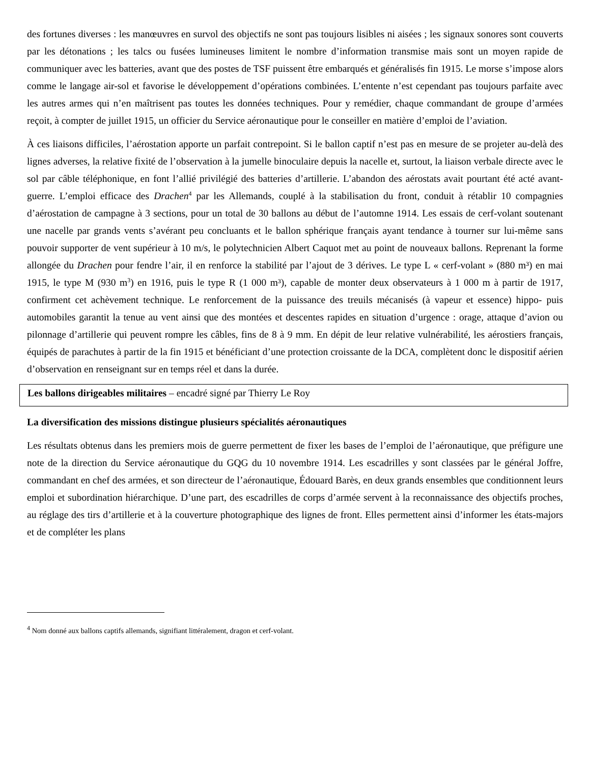des fortunes diverses : les manœuvres en survol des objectifs ne sont pas toujours lisibles ni aisées ; les signaux sonores sont couverts par les détonations ; les talcs ou fusées lumineuses limitent le nombre d’information transmise mais sont un moyen rapide de communiquer avec les batteries, avant que des postes de TSF puissent être embarqués et généralisés fin 1915. Le morse s’impose alors comme le langage air-sol et favorise le développement d’opérations combinées. L’entente n’est cependant pas toujours parfaite avec les autres armes qui n’en maîtrisent pas toutes les données techniques. Pour y remédier, chaque commandant de groupe d’armées reçoit, à compter de juillet 1915, un officier du Service aéronautique pour le conseiller en matière d’emploi de l’aviation.
À ces liaisons difficiles, l’aérostation apporte un parfait contrepoint. Si le ballon captif n’est pas en mesure de se projeter au-delà des lignes adverses, la relative fixité de l’observation à la jumelle binoculaire depuis la nacelle et, surtout, la liaison verbale directe avec le sol par câble téléphonique, en font l’allié privilégié des batteries d’artillerie. L’abandon des aérostats avait pourtant été acté avant-guerre. L’emploi efficace des Drachen<sup>4</sup> par les Allemands, couplé à la stabilisation du front, conduit à rétablir 10 compagnies d’aérostation de campagne à 3 sections, pour un total de 30 ballons au début de l’automne 1914. Les essais de cerf-volant soutenant une nacelle par grands vents s’avérant peu concluants et le ballon sphérique français ayant tendance à tourner sur lui-même sans pouvoir supporter de vent supérieur à 10 m/s, le polytechnicien Albert Caquot met au point de nouveaux ballons. Reprenant la forme allongée du Drachen pour fendre l’air, il en renforce la stabilité par l’ajout de 3 dérives. Le type L « cerf-volant » (880 m³) en mai 1915, le type M (930 m<sup>3</sup>) en 1916, puis le type R (1 000 m³), capable de monter deux observateurs à 1 000 m à partir de 1917, confirment cet achèvement technique. Le renforcement de la puissance des treuils mécanisés (à vapeur et essence) hippo- puis automobiles garantit la tenue au vent ainsi que des montées et descentes rapides en situation d’urgence : orage, attaque d’avion ou pilonnage d’artillerie qui peuvent rompre les câbles, fins de 8 à 9 mm. En dépit de leur relative vulnérabilité, les aérostiers français, équipés de parachutes à partir de la fin 1915 et bénéficiant d’une protection croissante de la DCA, complètent donc le dispositif aérien d’observation en renseignant sur en temps réel et dans la durée.
Les ballons dirigeables militaires – encadré signé par Thierry Le Roy
La diversification des missions distingue plusieurs spécialités aéronautiques
Les résultats obtenus dans les premiers mois de guerre permettent de fixer les bases de l’emploi de l’aéronautique, que préfigure une note de la direction du Service aéronautique du GQG du 10 novembre 1914. Les escadrilles y sont classées par le général Joffre, commandant en chef des armées, et son directeur de l’aéronautique, Édouard Barès, en deux grands ensembles que conditionnent leurs emploi et subordination hiérarchique. D’une part, des escadrilles de corps d’armée servent à la reconnaissance des objectifs proches, au réglage des tirs d’artillerie et à la couverture photographique des lignes de front. Elles permettent ainsi d’informer les états-majors et de compléter les plans
<sup>4</sup> Nom donné aux ballons captifs allemands, signifiant littéralement, dragon et cerf-volant.